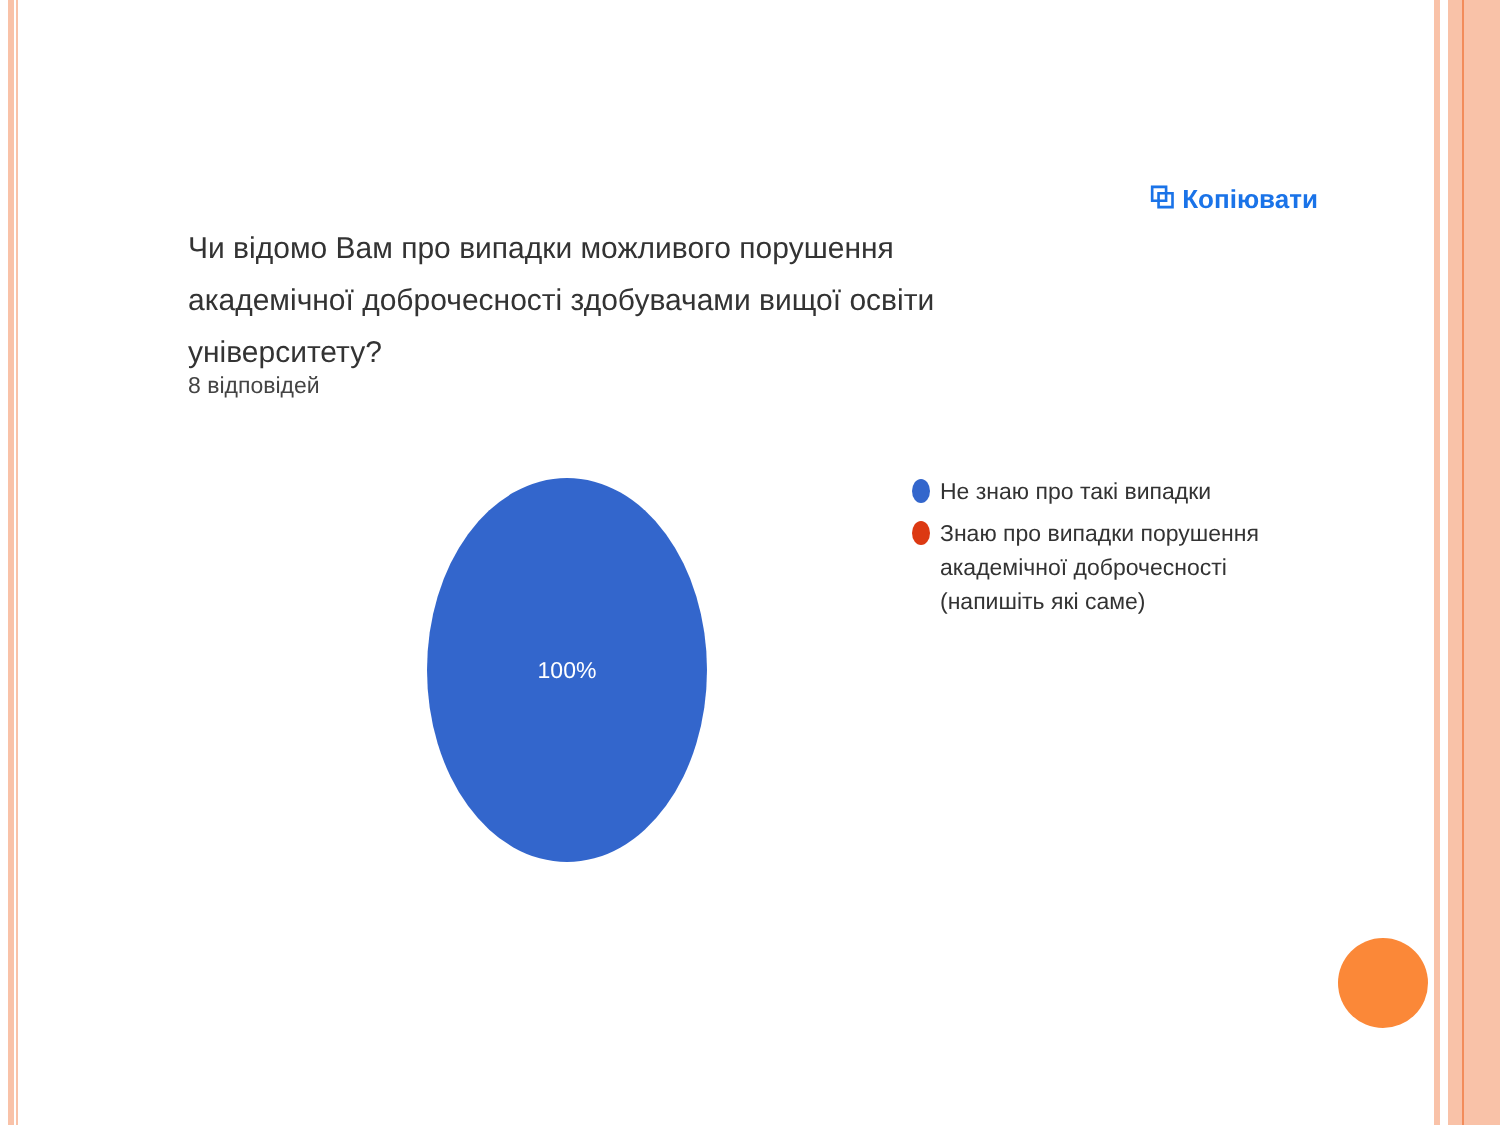⧉ Копіювати
Чи відомо Вам про випадки можливого порушення академічної доброчесності здобувачами вищої освіти університету?
8 відповідей
100%
Не знаю про такі випадки
Знаю про випадки порушення академічної доброчесності (напишіть які саме)